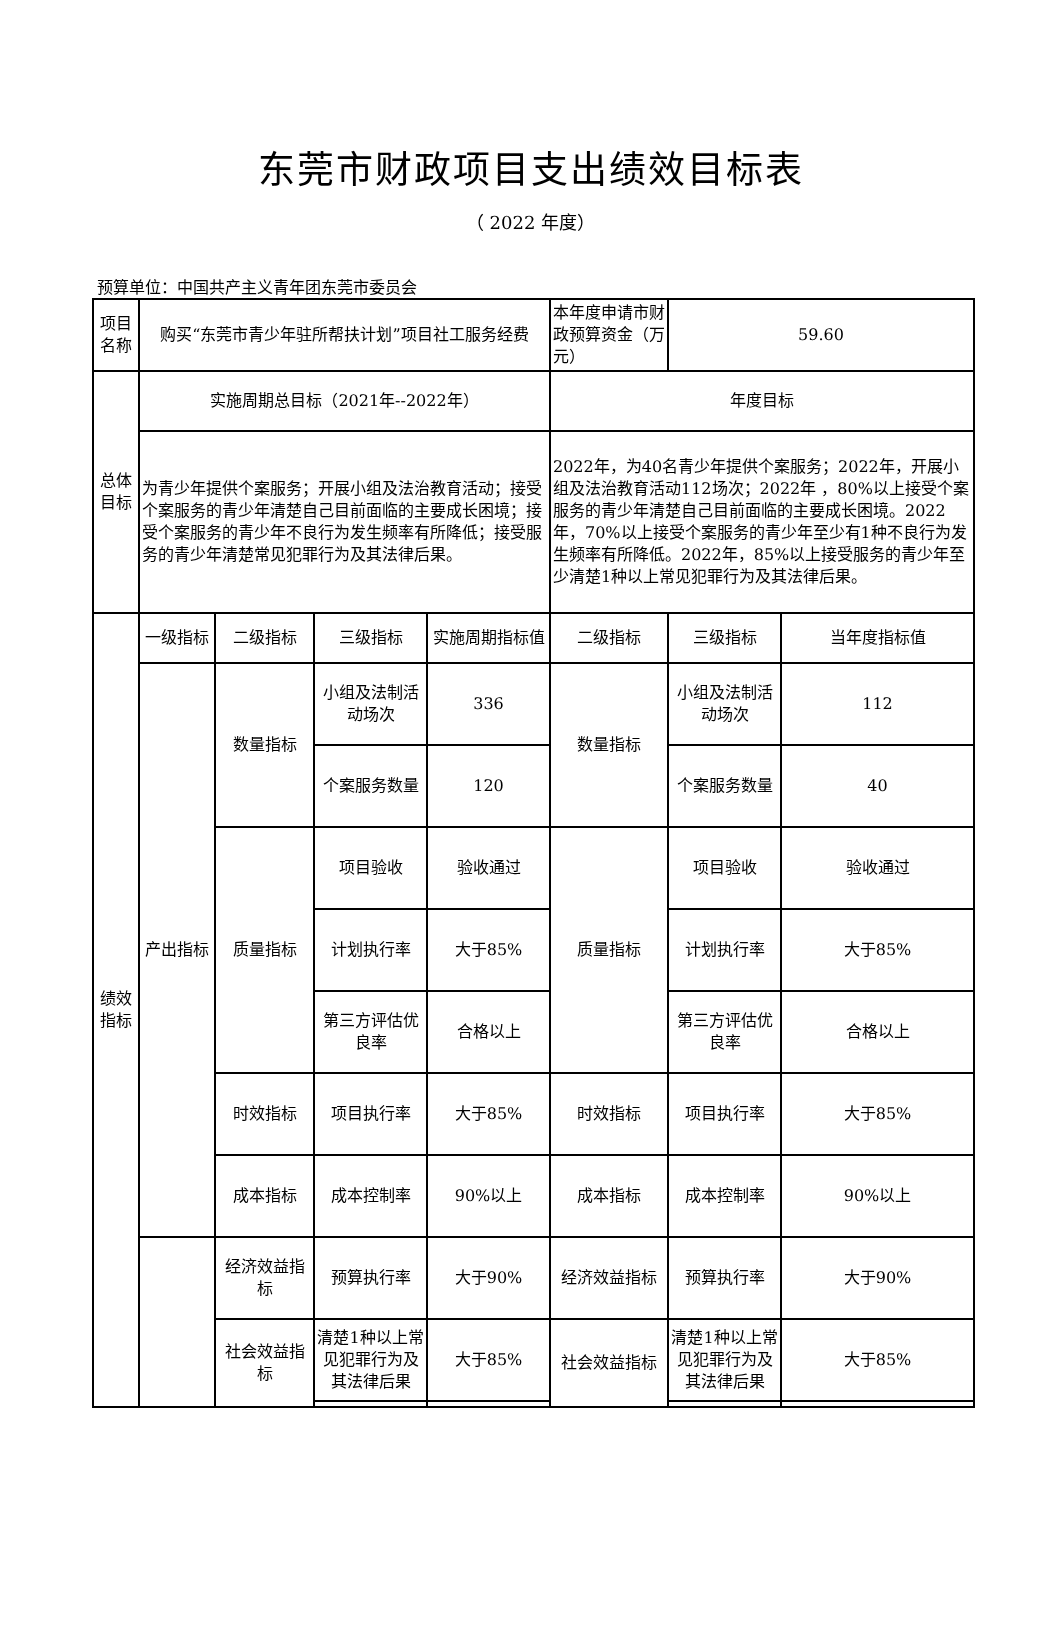东莞市财政项目支出绩效目标表
（ 2022 年度）
预算单位：中国共产主义青年团东莞市委员会
| 项目名称 | 购买“东莞市青少年驻所帮扶计划”项目社工服务经费 | | | | 本年度申请市财政预算资金（万元） | 59.60 | |
| 总体目标 | 实施周期总目标（2021年--2022年） | | | | 年度目标 | | |
| | 为青少年提供个案服务；开展小组及法治教育活动；接受个案服务的青少年清楚自己目前面临的主要成长困境；接受个案服务的青少年不良行为发生频率有所降低；接受服务的青少年清楚常见犯罪行为及其法律后果。 | | | | 2022年，为40名青少年提供个案服务；2022年，开展小组及法治教育活动112场次；2022年 ，80%以上接受个案服务的青少年清楚自己目前面临的主要成长困境。2022年，70%以上接受个案服务的青少年至少有1种不良行为发生频率有所降低。2022年，85%以上接受服务的青少年至少清楚1种以上常见犯罪行为及其法律后果。 | | |
| 绩效指标 | 一级指标 | 二级指标 | 三级指标 | 实施周期指标值 | 二级指标 | 三级指标 | 当年度指标值 |
| | 产出指标 | 数量指标 | 小组及法制活动场次 | 336 | 数量指标 | 小组及法制活动场次 | 112 |
| | | | 个案服务数量 | 120 | | 个案服务数量 | 40 |
| | | 质量指标 | 项目验收 | 验收通过 | 质量指标 | 项目验收 | 验收通过 |
| | | | 计划执行率 | 大于85% | | 计划执行率 | 大于85% |
| | | | 第三方评估优良率 | 合格以上 | | 第三方评估优良率 | 合格以上 |
| | | 时效指标 | 项目执行率 | 大于85% | 时效指标 | 项目执行率 | 大于85% |
| | | 成本指标 | 成本控制率 | 90%以上 | 成本指标 | 成本控制率 | 90%以上 |
| | | 经济效益指标 | 预算执行率 | 大于90% | 经济效益指标 | 预算执行率 | 大于90% |
| | | 社会效益指标 | 清楚1种以上常见犯罪行为及其法律后果 | 大于85% | 社会效益指标 | 清楚1种以上常见犯罪行为及其法律后果 | 大于85% |